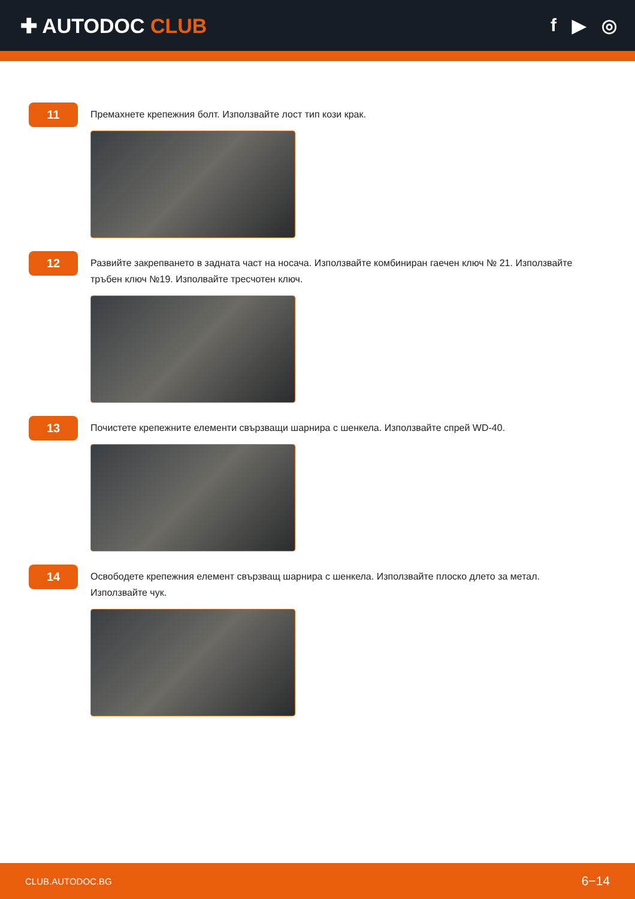✚ AUTODOC CLUB f ▶ ◎
11
Премахнете крепежния болт. Използвайте лост тип кози крак.
12
Развийте закрепването в задната част на носача. Използвайте комбиниран гаечен ключ № 21. Използвайте тръбен ключ №19. Изполвайте тресчотен ключ.
13
Почистете крепежните елементи свързващи шарнира с шенкела. Използвайте спрей WD-40.
14
Освободете крепежния елемент свързващ шарнира с шенкела. Използвайте плоско длето за метал. Използвайте чук.
CLUB.AUTODOC.BG 6−14